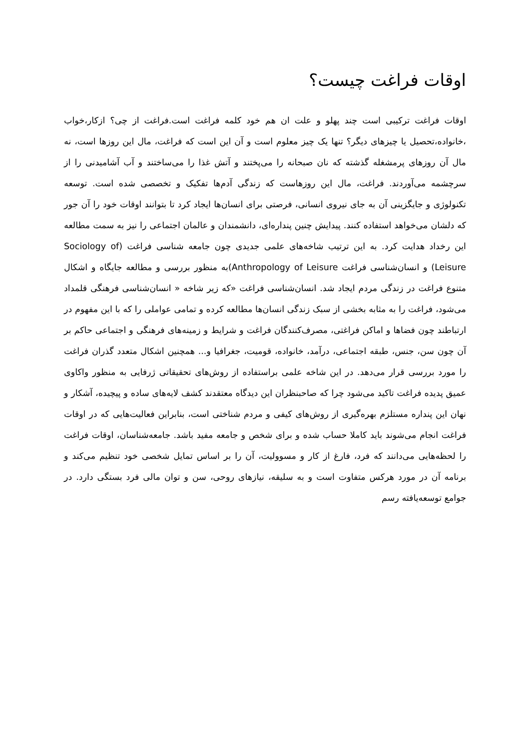اوقات فراغت چیست؟
اوقات فراغت ترکیبی است چند پهلو و علت ان هم خود کلمه فراغت است.فراغت از چی؟ ازکار،خواب ،خانواده،تحصیل یا چیزهای دیگر؟ تنها یک چیز معلوم است و آن این است که فراغت، مال این روزها است، نه مال آن روزهای پرمشغله گذشته که نان صبحانه را می‌پختند و آتش غذا را می‌ساختند و آب آشامیدنی را از سرچشمه می‌آوردند. فراغت، مال این روزهاست که زندگی آدم‌ها تفکیک و تخصصی شده است. توسعه تکنولوژی و جایگزینی آن به جای نیروی انسانی، فرصتی برای انسان‌ها ایجاد کرد تا بتوانند اوقات خود را آن جور که دلشان می‌خواهد استفاده کنند. پیدایش چنین پنداره‌ای، دانشمندان و عالمان اجتماعی را نیز به سمت مطالعه این رخداد هدایت کرد. به این ترتیب شاخه‌های علمی جدیدی چون جامعه شناسی فراغت (Sociology of Leisure) و انسان‌شناسی فراغت Anthropology of Leisure)به منظور بررسی و مطالعه جایگاه و اشکال متنوع فراغت در زندگی مردم ایجاد شد. انسان‌شناسی فراغت «که زیر شاخه « انسان‌شناسی فرهنگی قلمداد می‌شود، فراغت را به مثابه بخشی از سبک زندگی انسان‌ها مطالعه کرده و تمامی عواملی را که با این مفهوم در ارتباطند چون فضاها و اماکن فراغتی، مصرف‌کنندگان فراغت و شرایط و زمینه‌های فرهنگی و اجتماعی حاکم بر آن چون سن، جنس، طبقه اجتماعی، درآمد، خانواده، قومیت، جغرافیا و... همچنین اشکال متعدد گذران فراغت را مورد بررسی قرار می‌دهد. در این شاخه علمی براستفاده از روش‌های تحقیقاتی ژرفایی به منظور واکاوی عمیق پدیده فراغت تاکید می‌شود چرا که صاحبنظران این دیدگاه معتقدند کشف لایه‌های ساده و پیچیده، آشکار و نهان این پنداره مستلزم بهره‌گیری از روش‌های کیفی و مردم شناختی است، بنابراین فعالیت‌هایی که در اوقات فراغت انجام می‌شوند باید کاملا حساب شده و برای شخص و جامعه مفید باشد. جامعه‌شناسان، اوقات فراغت را لحظه‌هایی می‌دانند که فرد، فارغ از کار و مسوولیت، آن را بر اساس تمایل شخصی خود تنظیم می‌کند و برنامه آن در مورد هرکس متفاوت است و به سلیقه، نیازهای روحی، سن و توان مالی فرد بستگی دارد. در جوامع توسعه‌یافته رسم